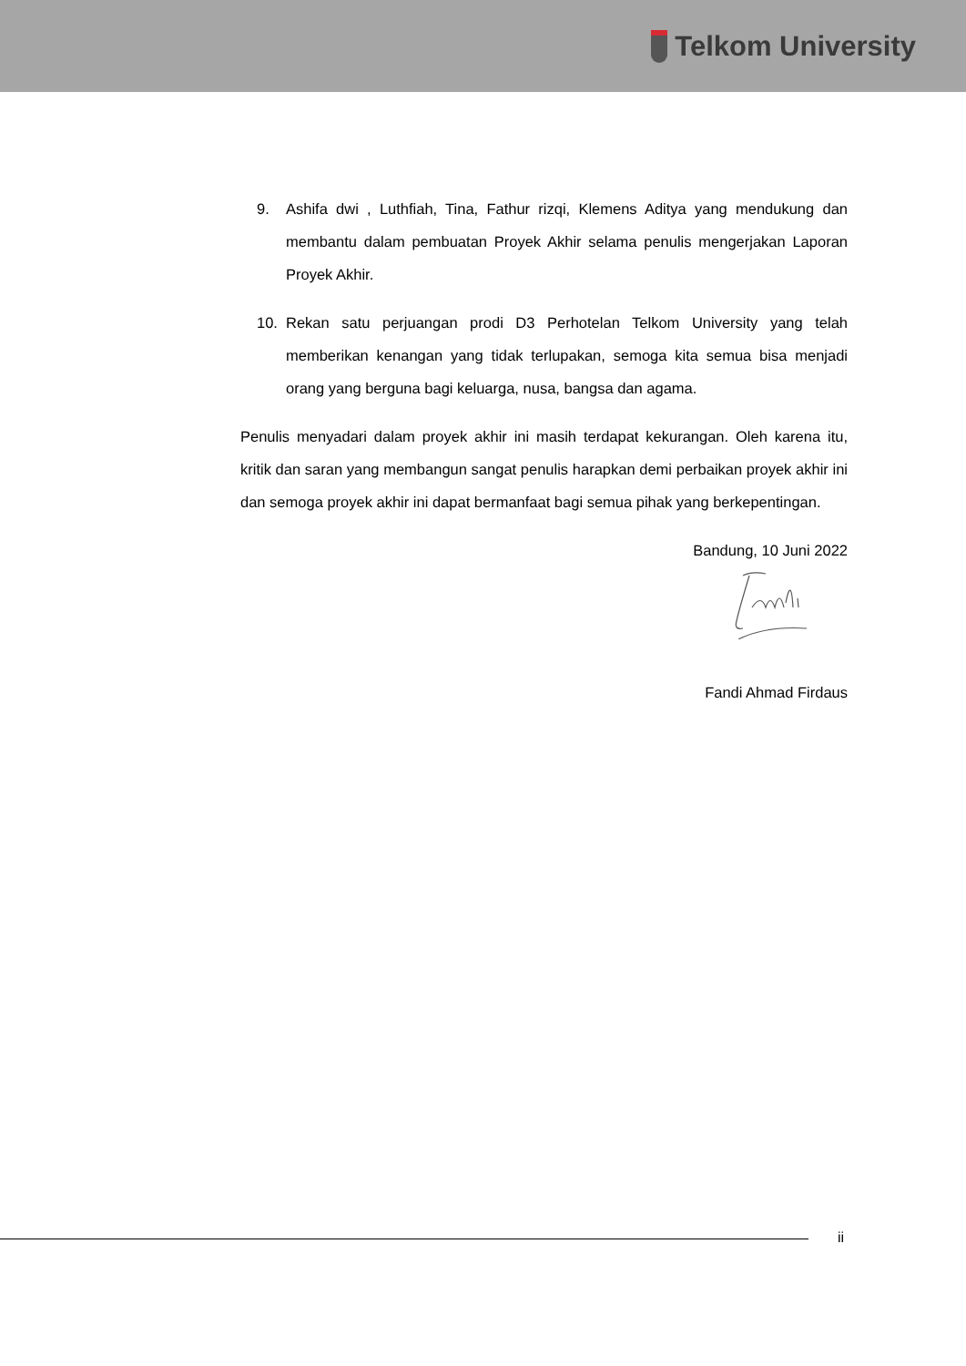Telkom University
9. Ashifa dwi , Luthfiah, Tina, Fathur rizqi, Klemens Aditya yang mendukung dan membantu dalam pembuatan Proyek Akhir selama penulis mengerjakan Laporan Proyek Akhir.
10. Rekan satu perjuangan prodi D3 Perhotelan Telkom University yang telah memberikan kenangan yang tidak terlupakan, semoga kita semua bisa menjadi orang yang berguna bagi keluarga, nusa, bangsa dan agama.
Penulis menyadari dalam proyek akhir ini masih terdapat kekurangan. Oleh karena itu, kritik dan saran yang membangun sangat penulis harapkan demi perbaikan proyek akhir ini dan semoga proyek akhir ini dapat bermanfaat bagi semua pihak yang berkepentingan.
Bandung, 10 Juni 2022
Fandi Ahmad Firdaus
ii